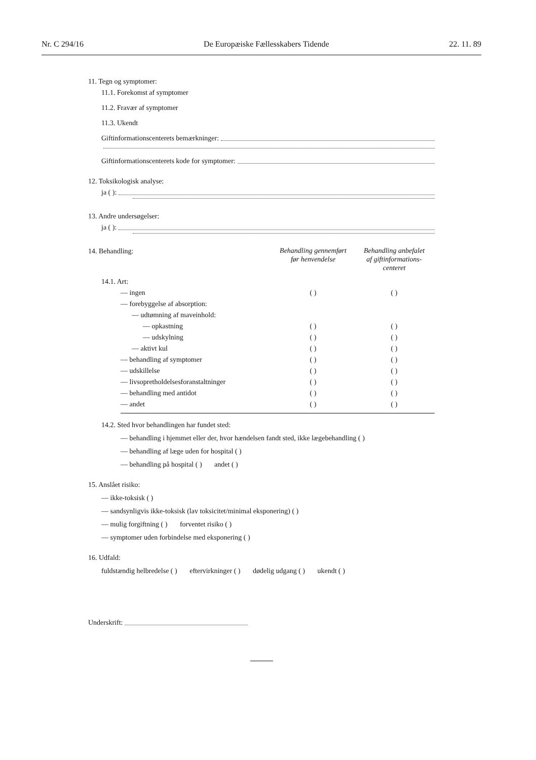Nr. C 294/16 De Europæiske Fællesskabers Tidende 22. 11. 89
11. Tegn og symptomer:
11.1. Forekomst af symptomer
11.2. Fravær af symptomer
11.3. Ukendt
Giftinformationscenterets bemærkninger:
Giftinformationscenterets kode for symptomer:
12. Toksikologisk analyse:
ja ( ):
13. Andre undersøgelser:
ja ( ):
| 14. Behandling: | Behandling gennemført før henvendelse | Behandling anbefalet af giftinformations- centeret |
| 14.1. Art: | | |
| — ingen | ( ) | ( ) |
| — forebyggelse af absorption: | | |
| — udtømning af maveinhold: | | |
| — opkastning | ( ) | ( ) |
| — udskylning | ( ) | ( ) |
| — aktivt kul | ( ) | ( ) |
| — behandling af symptomer | ( ) | ( ) |
| — udskillelse | ( ) | ( ) |
| — livsopretholdelsesforanstaltninger | ( ) | ( ) |
| — behandling med antidot | ( ) | ( ) |
| — andet | ( ) | ( ) |
14.2. Sted hvor behandlingen har fundet sted:
— behandling i hjemmet eller der, hvor hændelsen fandt sted, ikke lægebehandling ( )
— behandling af læge uden for hospital ( )
— behandling på hospital ( ) andet ( )
15. Anslået risiko:
— ikke-toksisk ( )
— sandsynligvis ikke-toksisk (lav toksicitet/minimal eksponering) ( )
— mulig forgiftning ( ) forventet risiko ( )
— symptomer uden forbindelse med eksponering ( )
16. Udfald:
fuldstændig helbredelse ( ) eftervirkninger ( ) dødelig udgang ( ) ukendt ( )
Underskrift: